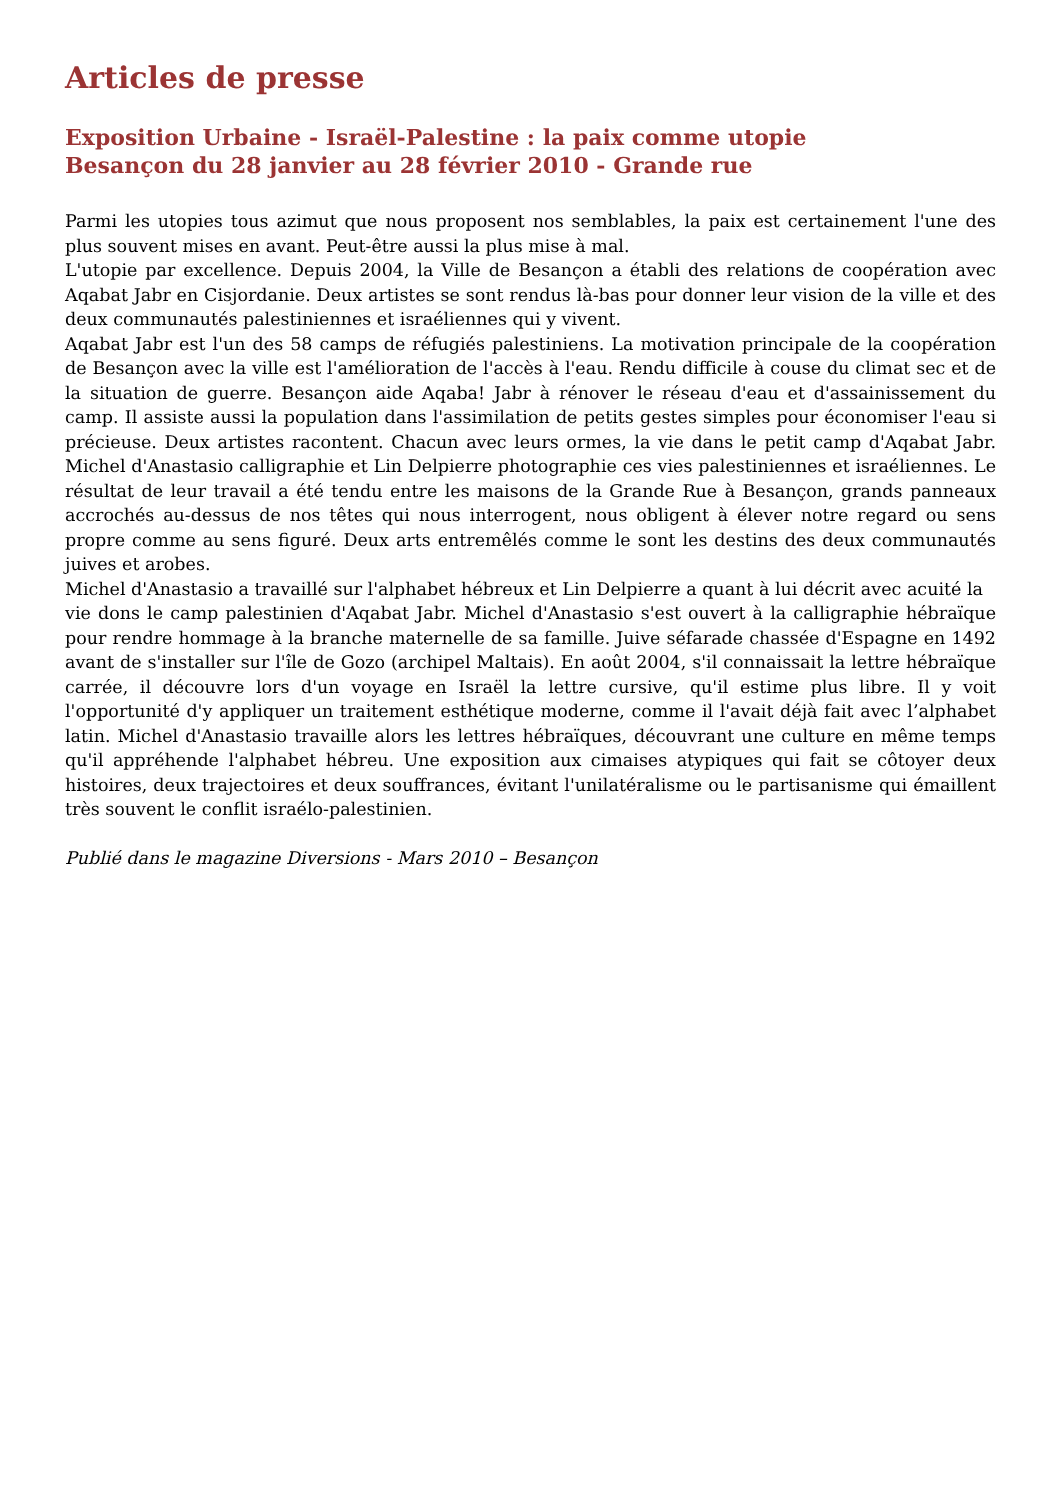Articles de presse
Exposition Urbaine - Israël-Palestine : la paix comme utopie
Besançon du 28 janvier au 28 février 2010 - Grande rue
Parmi les utopies tous azimut que nous proposent nos semblables, la paix est certainement l'une des plus souvent mises en avant. Peut-être aussi la plus mise à mal.
L'utopie par excellence. Depuis 2004, la Ville de Besançon a établi des relations de coopération avec Aqabat Jabr en Cisjordanie. Deux artistes se sont rendus là-bas pour donner leur vision de la ville et des deux communautés palestiniennes et israéliennes qui y vivent.
Aqabat Jabr est l'un des 58 camps de réfugiés palestiniens. La motivation principale de la coopération de Besançon avec la ville est l'amélioration de l'accès à l'eau. Rendu difficile à couse du climat sec et de la situation de guerre. Besançon aide Aqaba! Jabr à rénover le réseau d'eau et d'assainissement du camp. Il assiste aussi la population dans l'assimilation de petits gestes simples pour économiser l'eau si précieuse. Deux artistes racontent. Chacun avec leurs ormes, la vie dans le petit camp d'Aqabat Jabr. Michel d'Anastasio calligraphie et Lin Delpierre photographie ces vies palestiniennes et israéliennes. Le résultat de leur travail a été tendu entre les maisons de la Grande Rue à Besançon, grands panneaux accrochés au-dessus de nos têtes qui nous interrogent, nous obligent à élever notre regard ou sens propre comme au sens figuré. Deux arts entremêlés comme le sont les destins des deux communautés juives et arobes.
Michel d'Anastasio a travaillé sur l'alphabet hébreux et Lin Delpierre a quant à lui décrit avec acuité la
vie dons le camp palestinien d'Aqabat Jabr. Michel d'Anastasio s'est ouvert à la calligraphie hébraïque pour rendre hommage à la branche maternelle de sa famille. Juive séfarade chassée d'Espagne en 1492 avant de s'installer sur l'île de Gozo (archipel Maltais). En août 2004, s'il connaissait la lettre hébraïque carrée, il découvre lors d'un voyage en Israël la lettre cursive, qu'il estime plus libre. Il y voit l'opportunité d'y appliquer un traitement esthétique moderne, comme il l'avait déjà fait avec l’alphabet latin. Michel d'Anastasio travaille alors les lettres hébraïques, découvrant une culture en même temps qu'il appréhende l'alphabet hébreu. Une exposition aux cimaises atypiques qui fait se côtoyer deux histoires, deux trajectoires et deux souffrances, évitant l'unilatéralisme ou le partisanisme qui émaillent très souvent le conflit israélo-palestinien.
Publié dans le magazine Diversions - Mars 2010 – Besançon